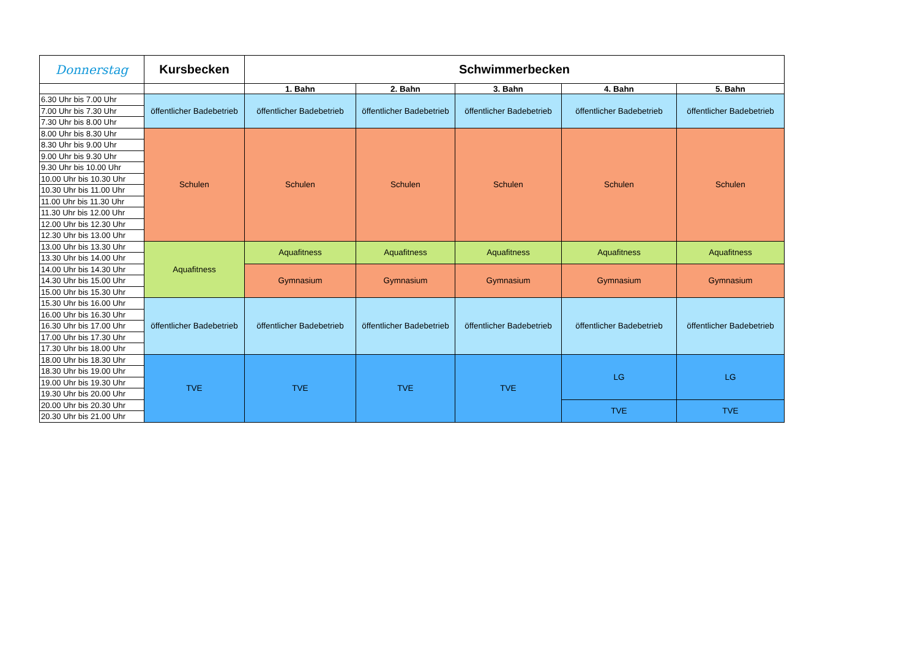| Donnerstag | Kursbecken | Schwimmerbecken | | | | |
| --- | --- | --- | --- | --- | --- | --- |
| | | 1. Bahn | 2. Bahn | 3. Bahn | 4. Bahn | 5. Bahn |
| 6.30 Uhr bis 7.00 Uhr | öffentlicher Badebetrieb | öffentlicher Badebetrieb | öffentlicher Badebetrieb | öffentlicher Badebetrieb | öffentlicher Badebetrieb | öffentlicher Badebetrieb |
| 7.00 Uhr bis 7.30 Uhr | | | | | | |
| 7.30 Uhr bis 8.00 Uhr | | | | | | |
| 8.00 Uhr bis 8.30 Uhr | Schulen | Schulen | Schulen | Schulen | Schulen | Schulen |
| 8.30 Uhr bis 9.00 Uhr | | | | | | |
| 9.00 Uhr bis 9.30 Uhr | | | | | | |
| 9.30 Uhr bis 10.00 Uhr | | | | | | |
| 10.00 Uhr bis 10.30 Uhr | | | | | | |
| 10.30 Uhr bis 11.00 Uhr | | | | | | |
| 11.00 Uhr bis 11.30 Uhr | | | | | | |
| 11.30 Uhr bis 12.00 Uhr | | | | | | |
| 12.00 Uhr bis 12.30 Uhr | | | | | | |
| 12.30 Uhr bis 13.00 Uhr | | | | | | |
| 13.00 Uhr bis 13.30 Uhr | Aquafitness | Aquafitness | Aquafitness | Aquafitness | Aquafitness | Aquafitness |
| 13.30 Uhr bis 14.00 Uhr | | | | | | |
| 14.00 Uhr bis 14.30 Uhr | | Gymnasium | Gymnasium | Gymnasium | Gymnasium | Gymnasium |
| 14.30 Uhr bis 15.00 Uhr | | | | | | |
| 15.00 Uhr bis 15.30 Uhr | | | | | | |
| 15.30 Uhr bis 16.00 Uhr | öffentlicher Badebetrieb | öffentlicher Badebetrieb | öffentlicher Badebetrieb | öffentlicher Badebetrieb | öffentlicher Badebetrieb | öffentlicher Badebetrieb |
| 16.00 Uhr bis 16.30 Uhr | | | | | | |
| 16.30 Uhr bis 17.00 Uhr | | | | | | |
| 17.00 Uhr bis 17.30 Uhr | | | | | | |
| 17.30 Uhr bis 18.00 Uhr | | | | | | |
| 18.00 Uhr bis 18.30 Uhr | TVE | TVE | TVE | TVE | LG | LG |
| 18.30 Uhr bis 19.00 Uhr | | | | | | |
| 19.00 Uhr bis 19.30 Uhr | | | | | | |
| 19.30 Uhr bis 20.00 Uhr | | | | | | |
| 20.00 Uhr bis 20.30 Uhr | | | | | TVE | TVE |
| 20.30 Uhr bis 21.00 Uhr | | | | | | |